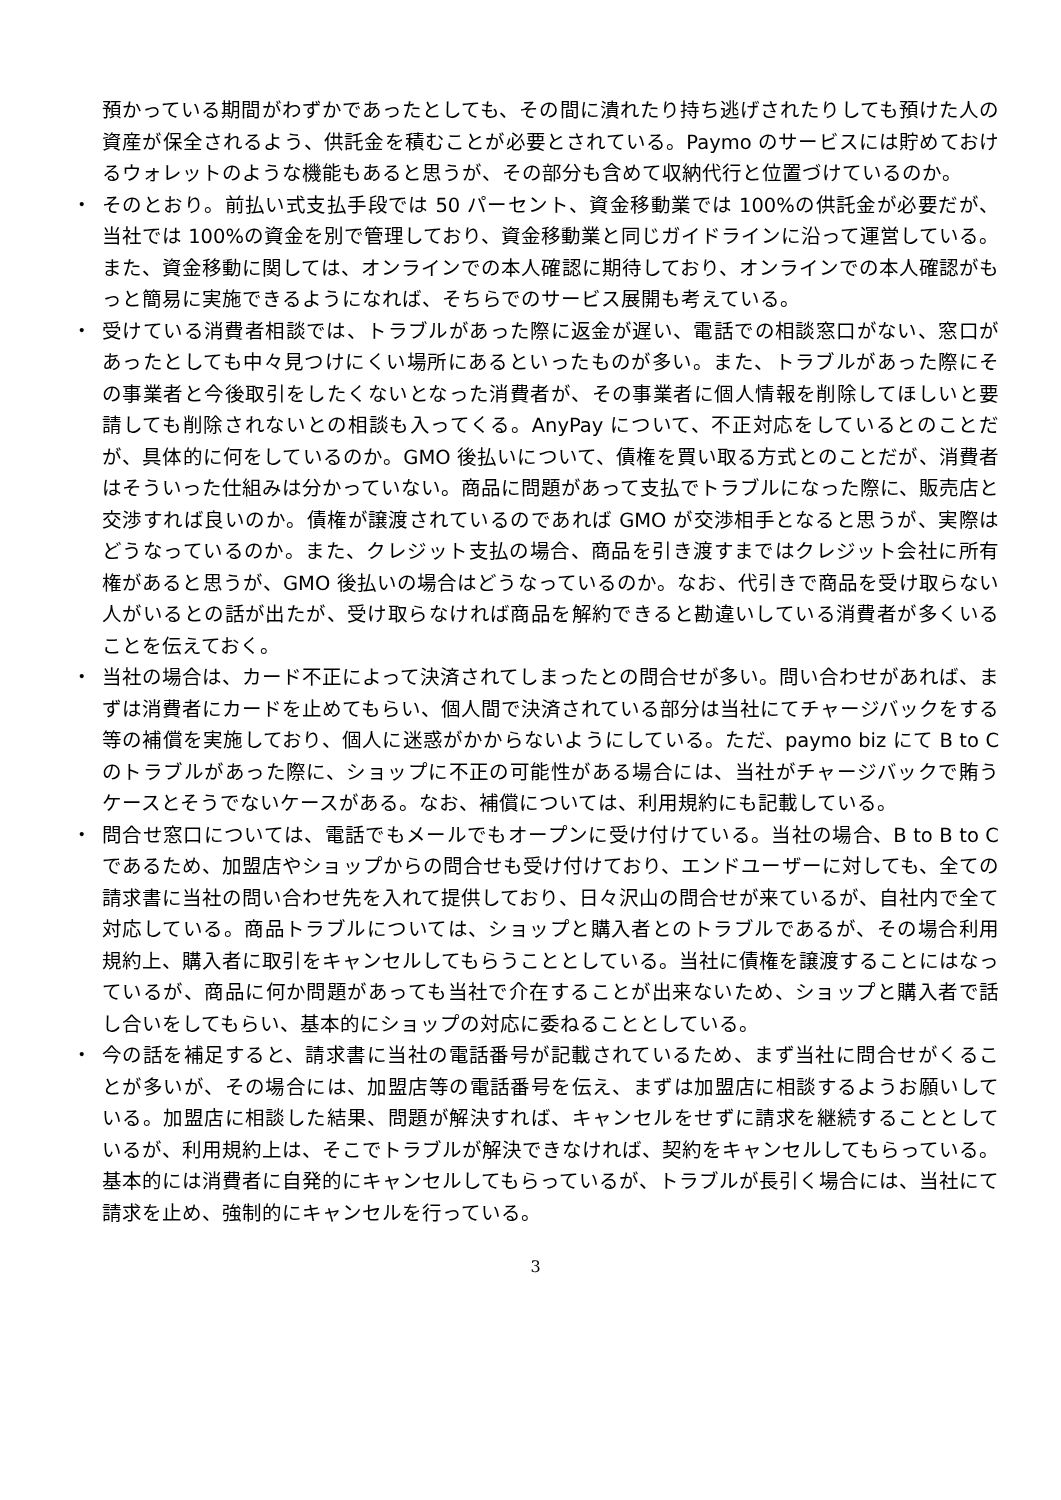預かっている期間がわずかであったとしても、その間に潰れたり持ち逃げされたりしても預けた人の資産が保全されるよう、供託金を積むことが必要とされている。Paymo のサービスには貯めておけるウォレットのような機能もあると思うが、その部分も含めて収納代行と位置づけているのか。
・ そのとおり。前払い式支払手段では 50 パーセント、資金移動業では 100%の供託金が必要だが、当社では 100%の資金を別で管理しており、資金移動業と同じガイドラインに沿って運営している。また、資金移動に関しては、オンラインでの本人確認に期待しており、オンラインでの本人確認がもっと簡易に実施できるようになれば、そちらでのサービス展開も考えている。
・ 受けている消費者相談では、トラブルがあった際に返金が遅い、電話での相談窓口がない、窓口があったとしても中々見つけにくい場所にあるといったものが多い。また、トラブルがあった際にその事業者と今後取引をしたくないとなった消費者が、その事業者に個人情報を削除してほしいと要請しても削除されないとの相談も入ってくる。AnyPay について、不正対応をしているとのことだが、具体的に何をしているのか。GMO 後払いについて、債権を買い取る方式とのことだが、消費者はそういった仕組みは分かっていない。商品に問題があって支払でトラブルになった際に、販売店と交渉すれば良いのか。債権が譲渡されているのであれば GMO が交渉相手となると思うが、実際はどうなっているのか。また、クレジット支払の場合、商品を引き渡すまではクレジット会社に所有権があると思うが、GMO 後払いの場合はどうなっているのか。なお、代引きで商品を受け取らない人がいるとの話が出たが、受け取らなければ商品を解約できると勘違いしている消費者が多くいることを伝えておく。
・ 当社の場合は、カード不正によって決済されてしまったとの問合せが多い。問い合わせがあれば、まずは消費者にカードを止めてもらい、個人間で決済されている部分は当社にてチャージバックをする等の補償を実施しており、個人に迷惑がかからないようにしている。ただ、paymo biz にて B to C のトラブルがあった際に、ショップに不正の可能性がある場合には、当社がチャージバックで賄うケースとそうでないケースがある。なお、補償については、利用規約にも記載している。
・ 問合せ窓口については、電話でもメールでもオープンに受け付けている。当社の場合、B to B to C であるため、加盟店やショップからの問合せも受け付けており、エンドユーザーに対しても、全ての請求書に当社の問い合わせ先を入れて提供しており、日々沢山の問合せが来ているが、自社内で全て対応している。商品トラブルについては、ショップと購入者とのトラブルであるが、その場合利用規約上、購入者に取引をキャンセルしてもらうこととしている。当社に債権を譲渡することにはなっているが、商品に何か問題があっても当社で介在することが出来ないため、ショップと購入者で話し合いをしてもらい、基本的にショップの対応に委ねることとしている。
・ 今の話を補足すると、請求書に当社の電話番号が記載されているため、まず当社に問合せがくることが多いが、その場合には、加盟店等の電話番号を伝え、まずは加盟店に相談するようお願いしている。加盟店に相談した結果、問題が解決すれば、キャンセルをせずに請求を継続することとしているが、利用規約上は、そこでトラブルが解決できなければ、契約をキャンセルしてもらっている。基本的には消費者に自発的にキャンセルしてもらっているが、トラブルが長引く場合には、当社にて請求を止め、強制的にキャンセルを行っている。
3